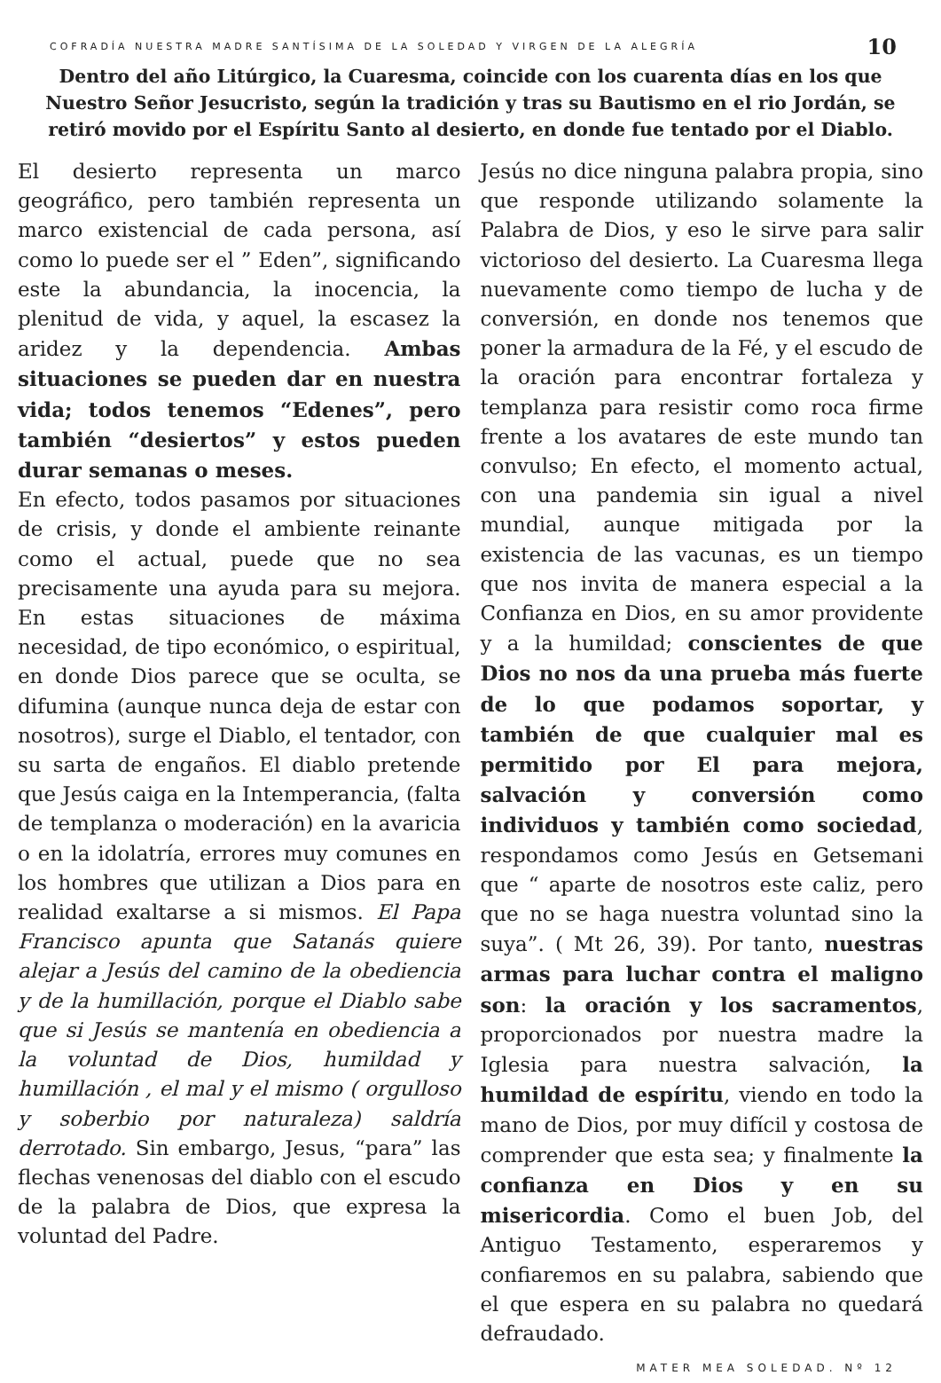COFRADÍA NUESTRA MADRE SANTÍSIMA DE LA SOLEDAD Y VIRGEN DE LA ALEGRÍA 10
Dentro del año Litúrgico, la Cuaresma, coincide con los cuarenta días en los que Nuestro Señor Jesucristo, según la tradición y tras su Bautismo en el rio Jordán, se retiró movido por el Espíritu Santo al desierto, en donde fue tentado por el Diablo.
El desierto representa un marco geográfico, pero también representa un marco existencial de cada persona, así como lo puede ser el ” Eden”, significando este la abundancia, la inocencia, la plenitud de vida, y aquel, la escasez la aridez y la dependencia. Ambas situaciones se pueden dar en nuestra vida; todos tenemos “Edenes”, pero también “desiertos” y estos pueden durar semanas o meses.
En efecto, todos pasamos por situaciones de crisis, y donde el ambiente reinante como el actual, puede que no sea precisamente una ayuda para su mejora. En estas situaciones de máxima necesidad, de tipo económico, o espiritual, en donde Dios parece que se oculta, se difumina (aunque nunca deja de estar con nosotros), surge el Diablo, el tentador, con su sarta de engaños. El diablo pretende que Jesús caiga en la Intemperancia, (falta de templanza o moderación) en la avaricia o en la idolatría, errores muy comunes en los hombres que utilizan a Dios para en realidad exaltarse a si mismos. El Papa Francisco apunta que Satanás quiere alejar a Jesús del camino de la obediencia y de la humillación, porque el Diablo sabe que si Jesús se mantenía en obediencia a la voluntad de Dios, humildad y humillación , el mal y el mismo ( orgulloso y soberbio por naturaleza) saldría derrotado. Sin embargo, Jesus, “para” las flechas venenosas del diablo con el escudo de la palabra de Dios, que expresa la voluntad del Padre.
Jesús no dice ninguna palabra propia, sino que responde utilizando solamente la Palabra de Dios, y eso le sirve para salir victorioso del desierto. La Cuaresma llega nuevamente como tiempo de lucha y de conversión, en donde nos tenemos que poner la armadura de la Fé, y el escudo de la oración para encontrar fortaleza y templanza para resistir como roca firme frente a los avatares de este mundo tan convulso; En efecto, el momento actual, con una pandemia sin igual a nivel mundial, aunque mitigada por la existencia de las vacunas, es un tiempo que nos invita de manera especial a la Confianza en Dios, en su amor providente y a la humildad; conscientes de que Dios no nos da una prueba más fuerte de lo que podamos soportar, y también de que cualquier mal es permitido por El para mejora, salvación y conversión como individuos y también como sociedad, respondamos como Jesús en Getsemani que “ aparte de nosotros este caliz, pero que no se haga nuestra voluntad sino la suya”. ( Mt 26, 39). Por tanto, nuestras armas para luchar contra el maligno son: la oración y los sacramentos, proporcionados por nuestra madre la Iglesia para nuestra salvación, la humildad de espíritu, viendo en todo la mano de Dios, por muy difícil y costosa de comprender que esta sea; y finalmente la confianza en Dios y en su misericordia. Como el buen Job, del Antiguo Testamento, esperaremos y confiaremos en su palabra, sabiendo que el que espera en su palabra no quedará defraudado.
MATER MEA SOLEDAD. Nº 12